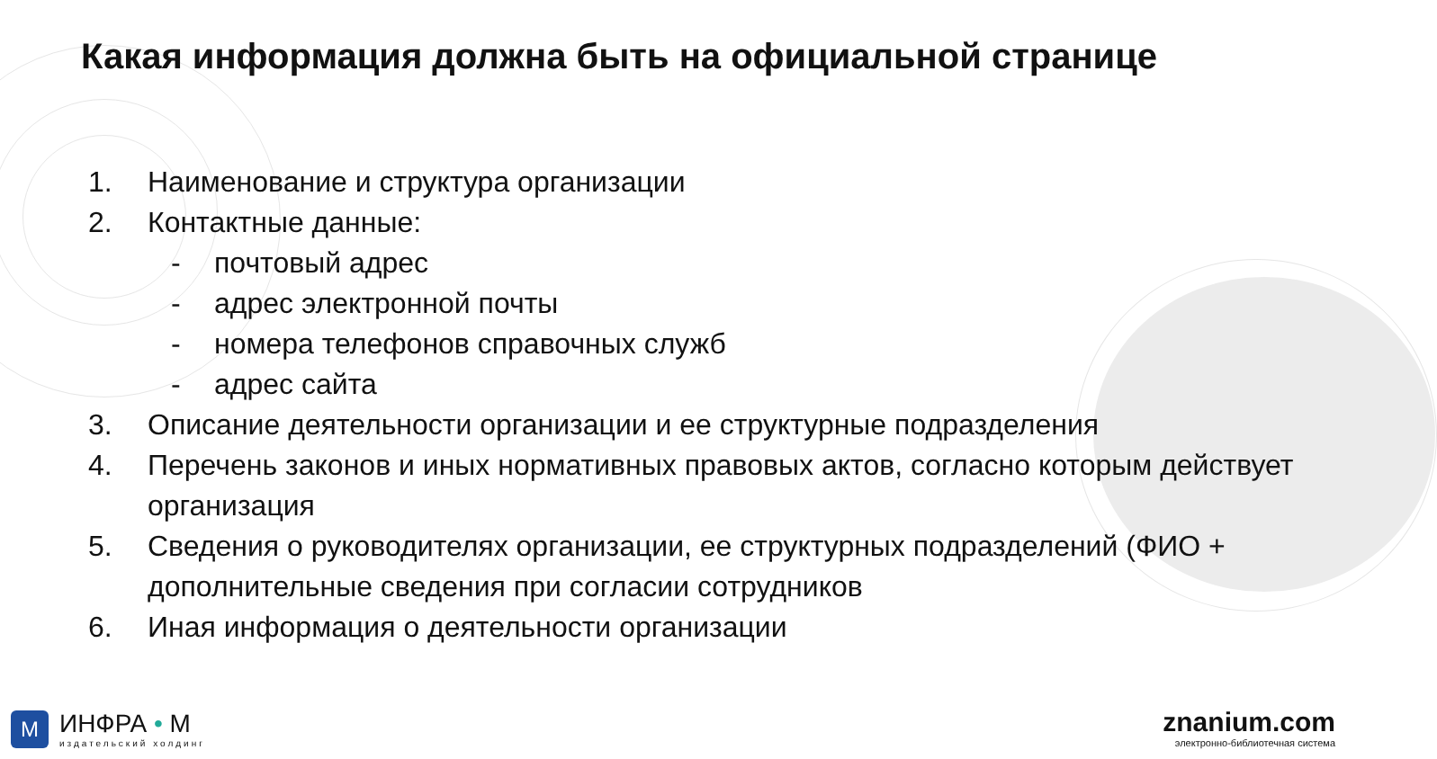Какая информация должна быть на официальной странице
1. Наименование и структура организации
2. Контактные данные:
- почтовый адрес
- адрес электронной почты
- номера телефонов справочных служб
- адрес сайта
3. Описание деятельности организации и ее структурные подразделения
4. Перечень законов и иных нормативных правовых актов, согласно которым действует организация
5. Сведения о руководителях организации, ее структурных подразделений (ФИО + дополнительные сведения при согласии сотрудников
6. Иная информация о деятельности организации
M
ИНФРА • М
издательский холдинг
znanium.com
электронно-библиотечная система